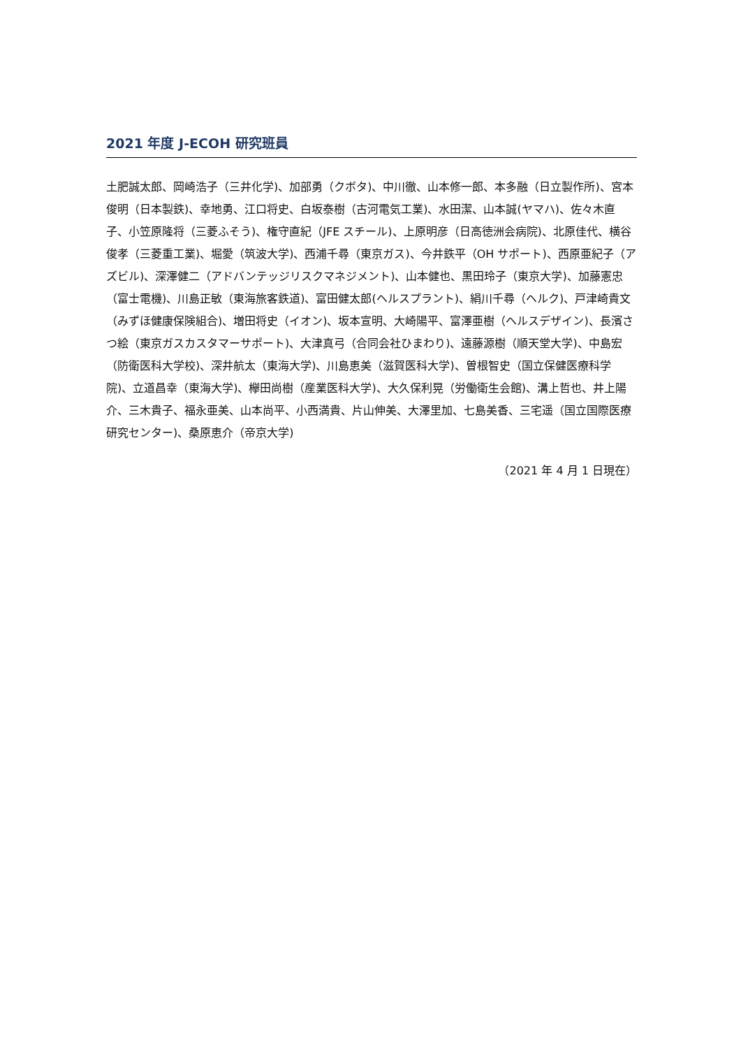2021 年度 J-ECOH 研究班員
土肥誠太郎、岡崎浩子（三井化学)、加部勇（クボタ)、中川徹、山本修一郎、本多融（日立製作所)、宮本俊明（日本製鉄)、幸地勇、江口将史、白坂泰樹（古河電気工業)、水田潔、山本誠(ヤマハ)、佐々木直子、小笠原隆将（三菱ふそう)、権守直紀（JFE スチール)、上原明彦（日高徳洲会病院)、北原佳代、横谷俊孝（三菱重工業)、堀愛（筑波大学)、西浦千尋（東京ガス)、今井鉄平（OH サポート)、西原亜紀子（アズビル)、深澤健二（アドバンテッジリスクマネジメント)、山本健也、黒田玲子（東京大学)、加藤憲忠（富士電機)、川島正敏（東海旅客鉄道)、富田健太郎(ヘルスプラント)、絹川千尋（ヘルク)、戸津崎貴文（みずほ健康保険組合)、増田将史（イオン)、坂本宣明、大崎陽平、富澤亜樹（ヘルスデザイン)、長濱さつ絵（東京ガスカスタマーサポート)、大津真弓（合同会社ひまわり)、遠藤源樹（順天堂大学)、中島宏（防衛医科大学校)、深井航太（東海大学)、川島恵美（滋賀医科大学)、曽根智史（国立保健医療科学院)、立道昌幸（東海大学)、欅田尚樹（産業医科大学)、大久保利晃（労働衛生会館)、溝上哲也、井上陽介、三木貴子、福永亜美、山本尚平、小西満貴、片山伸美、大澤里加、七島美香、三宅遥（国立国際医療研究センター)、桑原恵介（帝京大学)
（2021 年 4 月 1 日現在）